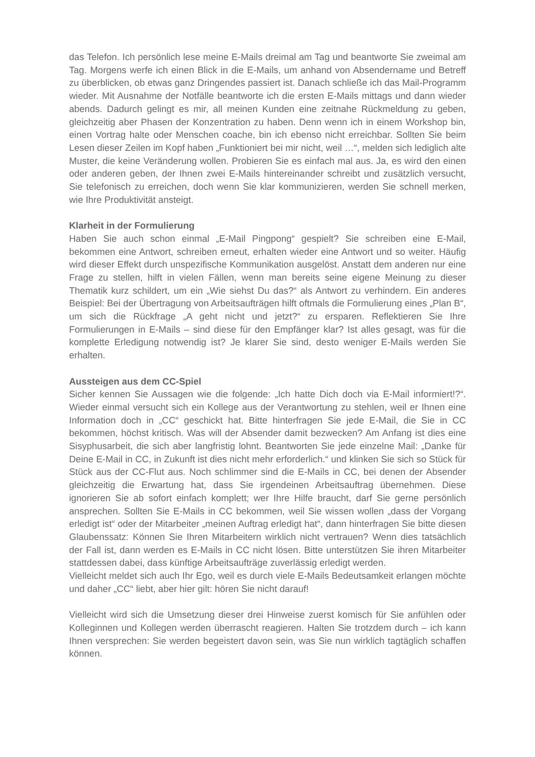das Telefon. Ich persönlich lese meine E-Mails dreimal am Tag und beantworte Sie zweimal am Tag. Morgens werfe ich einen Blick in die E-Mails, um anhand von Absendername und Betreff zu überblicken, ob etwas ganz Dringendes passiert ist. Danach schließe ich das Mail-Programm wieder. Mit Ausnahme der Notfälle beantworte ich die ersten E-Mails mittags und dann wieder abends. Dadurch gelingt es mir, all meinen Kunden eine zeitnahe Rückmeldung zu geben, gleichzeitig aber Phasen der Konzentration zu haben. Denn wenn ich in einem Workshop bin, einen Vortrag halte oder Menschen coache, bin ich ebenso nicht erreichbar. Sollten Sie beim Lesen dieser Zeilen im Kopf haben „Funktioniert bei mir nicht, weil …“, melden sich lediglich alte Muster, die keine Veränderung wollen. Probieren Sie es einfach mal aus. Ja, es wird den einen oder anderen geben, der Ihnen zwei E-Mails hintereinander schreibt und zusätzlich versucht, Sie telefonisch zu erreichen, doch wenn Sie klar kommunizieren, werden Sie schnell merken, wie Ihre Produktivität ansteigt.
Klarheit in der Formulierung
Haben Sie auch schon einmal „E-Mail Pingpong“ gespielt? Sie schreiben eine E-Mail, bekommen eine Antwort, schreiben erneut, erhalten wieder eine Antwort und so weiter. Häufig wird dieser Effekt durch unspezifische Kommunikation ausgelöst. Anstatt dem anderen nur eine Frage zu stellen, hilft in vielen Fällen, wenn man bereits seine eigene Meinung zu dieser Thematik kurz schildert, um ein „Wie siehst Du das?“ als Antwort zu verhindern. Ein anderes Beispiel: Bei der Übertragung von Arbeitsaufträgen hilft oftmals die Formulierung eines „Plan B“, um sich die Rückfrage „A geht nicht und jetzt?“ zu ersparen. Reflektieren Sie Ihre Formulierungen in E-Mails – sind diese für den Empfänger klar? Ist alles gesagt, was für die komplette Erledigung notwendig ist? Je klarer Sie sind, desto weniger E-Mails werden Sie erhalten.
Aussteigen aus dem CC-Spiel
Sicher kennen Sie Aussagen wie die folgende: „Ich hatte Dich doch via E-Mail informiert!?“. Wieder einmal versucht sich ein Kollege aus der Verantwortung zu stehlen, weil er Ihnen eine Information doch in „CC“ geschickt hat. Bitte hinterfragen Sie jede E-Mail, die Sie in CC bekommen, höchst kritisch. Was will der Absender damit bezwecken? Am Anfang ist dies eine Sisyphusarbeit, die sich aber langfristig lohnt. Beantworten Sie jede einzelne Mail: „Danke für Deine E-Mail in CC, in Zukunft ist dies nicht mehr erforderlich.“ und klinken Sie sich so Stück für Stück aus der CC-Flut aus. Noch schlimmer sind die E-Mails in CC, bei denen der Absender gleichzeitig die Erwartung hat, dass Sie irgendeinen Arbeitsauftrag übernehmen. Diese ignorieren Sie ab sofort einfach komplett; wer Ihre Hilfe braucht, darf Sie gerne persönlich ansprechen. Sollten Sie E-Mails in CC bekommen, weil Sie wissen wollen „dass der Vorgang erledigt ist“ oder der Mitarbeiter „meinen Auftrag erledigt hat“, dann hinterfragen Sie bitte diesen Glaubenssatz: Können Sie Ihren Mitarbeitern wirklich nicht vertrauen? Wenn dies tatsächlich der Fall ist, dann werden es E-Mails in CC nicht lösen. Bitte unterstützen Sie ihren Mitarbeiter stattdessen dabei, dass künftige Arbeitsaufträge zuverlässig erledigt werden.
Vielleicht meldet sich auch Ihr Ego, weil es durch viele E-Mails Bedeutsamkeit erlangen möchte und daher „CC“ liebt, aber hier gilt: hören Sie nicht darauf!
Vielleicht wird sich die Umsetzung dieser drei Hinweise zuerst komisch für Sie anfühlen oder Kolleginnen und Kollegen werden überrascht reagieren. Halten Sie trotzdem durch – ich kann Ihnen versprechen: Sie werden begeistert davon sein, was Sie nun wirklich tagtäglich schaffen können.